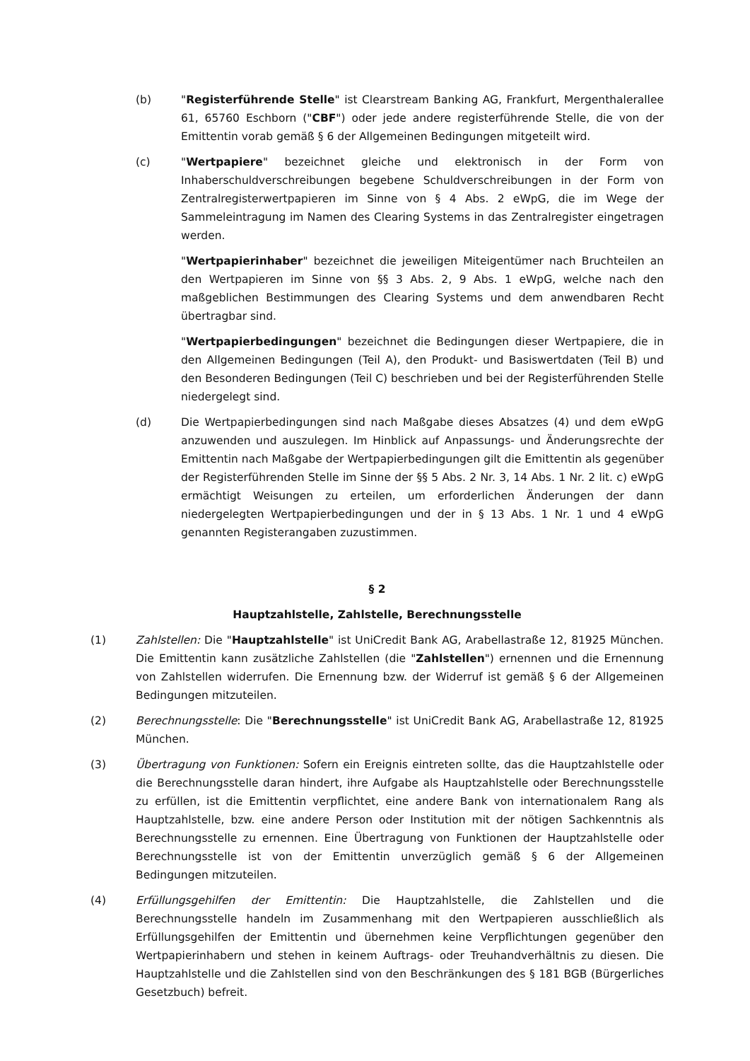(b) "Registerführende Stelle" ist Clearstream Banking AG, Frankfurt, Mergenthalerallee 61, 65760 Eschborn ("CBF") oder jede andere registerführende Stelle, die von der Emittentin vorab gemäß § 6 der Allgemeinen Bedingungen mitgeteilt wird.
(c) "Wertpapiere" bezeichnet gleiche und elektronisch in der Form von Inhaberschuldverschreibungen begebene Schuldverschreibungen in der Form von Zentralregisterwertpapieren im Sinne von § 4 Abs. 2 eWpG, die im Wege der Sammeleintragung im Namen des Clearing Systems in das Zentralregister eingetragen werden.
"Wertpapierinhaber" bezeichnet die jeweiligen Miteigentümer nach Bruchteilen an den Wertpapieren im Sinne von §§ 3 Abs. 2, 9 Abs. 1 eWpG, welche nach den maßgeblichen Bestimmungen des Clearing Systems und dem anwendbaren Recht übertragbar sind.
"Wertpapierbedingungen" bezeichnet die Bedingungen dieser Wertpapiere, die in den Allgemeinen Bedingungen (Teil A), den Produkt- und Basiswertdaten (Teil B) und den Besonderen Bedingungen (Teil C) beschrieben und bei der Registerführenden Stelle niedergelegt sind.
(d) Die Wertpapierbedingungen sind nach Maßgabe dieses Absatzes (4) und dem eWpG anzuwenden und auszulegen. Im Hinblick auf Anpassungs- und Änderungsrechte der Emittentin nach Maßgabe der Wertpapierbedingungen gilt die Emittentin als gegenüber der Registerführenden Stelle im Sinne der §§ 5 Abs. 2 Nr. 3, 14 Abs. 1 Nr. 2 lit. c) eWpG ermächtigt Weisungen zu erteilen, um erforderlichen Änderungen der dann niedergelegten Wertpapierbedingungen und der in § 13 Abs. 1 Nr. 1 und 4 eWpG genannten Registerangaben zuzustimmen.
§ 2
Hauptzahlstelle, Zahlstelle, Berechnungsstelle
(1) Zahlstellen: Die "Hauptzahlstelle" ist UniCredit Bank AG, Arabellastraße 12, 81925 München. Die Emittentin kann zusätzliche Zahlstellen (die "Zahlstellen") ernennen und die Ernennung von Zahlstellen widerrufen. Die Ernennung bzw. der Widerruf ist gemäß § 6 der Allgemeinen Bedingungen mitzuteilen.
(2) Berechnungsstelle: Die "Berechnungsstelle" ist UniCredit Bank AG, Arabellastraße 12, 81925 München.
(3) Übertragung von Funktionen: Sofern ein Ereignis eintreten sollte, das die Hauptzahlstelle oder die Berechnungsstelle daran hindert, ihre Aufgabe als Hauptzahlstelle oder Berechnungsstelle zu erfüllen, ist die Emittentin verpflichtet, eine andere Bank von internationalem Rang als Hauptzahlstelle, bzw. eine andere Person oder Institution mit der nötigen Sachkenntnis als Berechnungsstelle zu ernennen. Eine Übertragung von Funktionen der Hauptzahlstelle oder Berechnungsstelle ist von der Emittentin unverzüglich gemäß § 6 der Allgemeinen Bedingungen mitzuteilen.
(4) Erfüllungsgehilfen der Emittentin: Die Hauptzahlstelle, die Zahlstellen und die Berechnungsstelle handeln im Zusammenhang mit den Wertpapieren ausschließlich als Erfüllungsgehilfen der Emittentin und übernehmen keine Verpflichtungen gegenüber den Wertpapierinhabern und stehen in keinem Auftrags- oder Treuhandverhältnis zu diesen. Die Hauptzahlstelle und die Zahlstellen sind von den Beschränkungen des § 181 BGB (Bürgerliches Gesetzbuch) befreit.